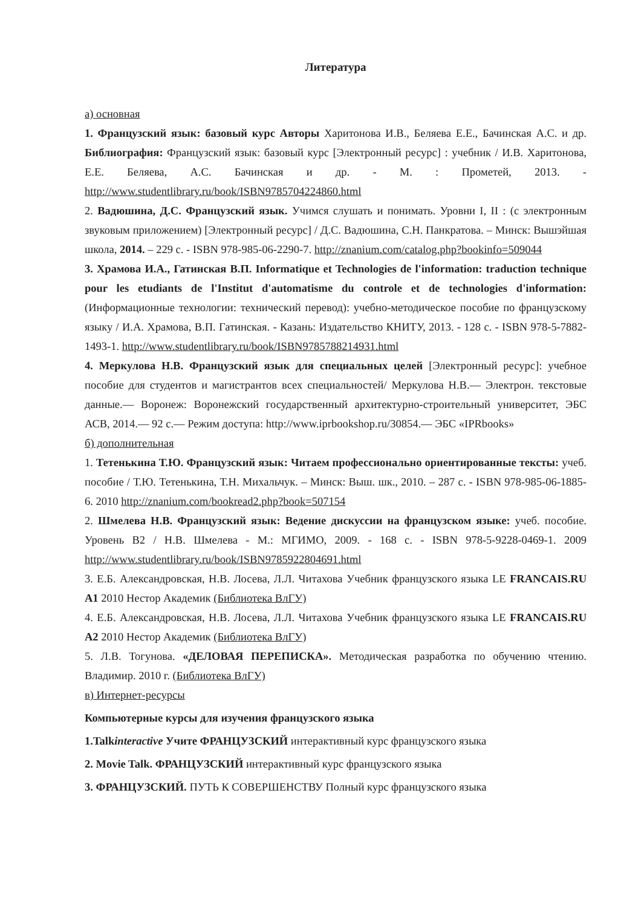Литература
а) основная
1. Французский язык: базовый курс Авторы Харитонова И.В., Беляева Е.Е., Бачинская А.С. и др. Библиография: Французский язык: базовый курс [Электронный ресурс] : учебник / И.В. Харитонова, Е.Е. Беляева, А.С. Бачинская и др. - М. : Прометей, 2013. - http://www.studentlibrary.ru/book/ISBN9785704224860.html
2. Вадюшина, Д.С. Французский язык. Учимся слушать и понимать. Уровни I, II : (с электронным звуковым приложением) [Электронный ресурс] / Д.С. Вадюшина, С.Н. Панкратова. – Минск: Вышэйшая школа, 2014. – 229 с. - ISBN 978-985-06-2290-7. http://znanium.com/catalog.php?bookinfo=509044
3. Храмова И.А., Гатинская В.П. Informatique et Technologies de l'information: traduction technique pour les etudiants de l'Institut d'automatisme du controle et de technologies d'information: (Информационные технологии: технический перевод): учебно-методическое пособие по французскому языку / И.А. Храмова, В.П. Гатинская. - Казань: Издательство КНИТУ, 2013. - 128 с. - ISBN 978-5-7882-1493-1. http://www.studentlibrary.ru/book/ISBN9785788214931.html
4. Меркулова Н.В. Французский язык для специальных целей [Электронный ресурс]: учебное пособие для студентов и магистрантов всех специальностей/ Меркулова Н.В.— Электрон. текстовые данные.— Воронеж: Воронежский государственный архитектурно-строительный университет, ЭБС АСВ, 2014.— 92 с.— Режим доступа: http://www.iprbookshop.ru/30854.— ЭБС «IPRbooks»
б) дополнительная
1. Тетенькина Т.Ю. Французский язык: Читаем профессионально ориентированные тексты: учеб. пособие / Т.Ю. Тетенькина, Т.Н. Михальчук. – Минск: Выш. шк., 2010. – 287 с. - ISBN 978-985-06-1885-6. 2010 http://znanium.com/bookread2.php?book=507154
2. Шмелева Н.В. Французский язык: Ведение дискуссии на французском языке: учеб. пособие. Уровень В2 / Н.В. Шмелева - М.: МГИМО, 2009. - 168 с. - ISBN 978-5-9228-0469-1. 2009 http://www.studentlibrary.ru/book/ISBN9785922804691.html
3. Е.Б. Александровская, Н.В. Лосева, Л.Л. Читахова Учебник французского языка LE FRANCAIS.RU A1 2010 Нестор Академик (Библиотека ВлГУ)
4. Е.Б. Александровская, Н.В. Лосева, Л.Л. Читахова Учебник французского языка LE FRANCAIS.RU A2 2010 Нестор Академик (Библиотека ВлГУ)
5. Л.В. Тогунова. «ДЕЛОВАЯ ПЕРЕПИСКА». Методическая разработка по обучению чтению. Владимир. 2010 г. (Библиотека ВлГУ)
в) Интернет-ресурсы
Компьютерные курсы для изучения французского языка
1.Talkinteractive Учите ФРАНЦУЗСКИЙ интерактивный курс французского языка
2. Movie Talk. ФРАНЦУЗСКИЙ интерактивный курс французского языка
3. ФРАНЦУЗСКИЙ. ПУТЬ К СОВЕРШЕНСТВУ Полный курс французского языка